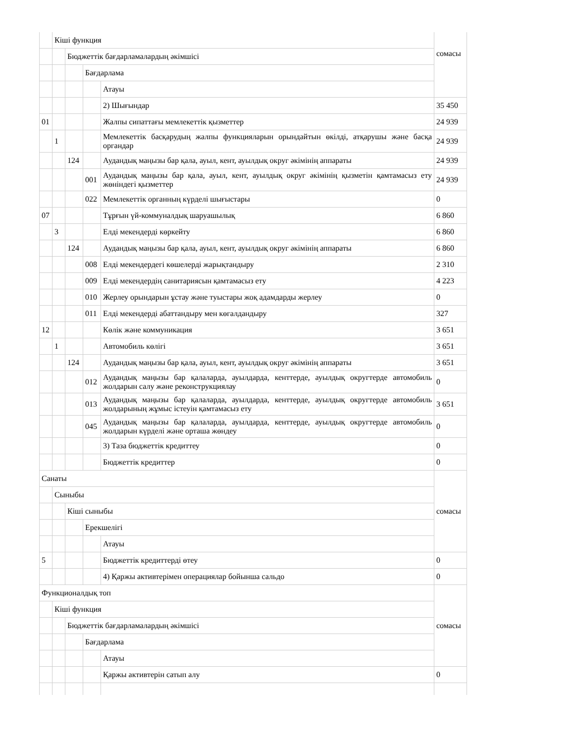| | Кіші функция | | | | сомасы |
| | | Бюджеттік бағдарламалардың әкімшісі | | | |
| | | | Бағдарлама | | |
| | | | | Атауы | |
| | | | | 2) Шығындар | 35 450 |
| 01 | | | | Жалпы сипаттағы мемлекеттік қызметтер | 24 939 |
| | 1 | | | Мемлекеттік басқарудың жалпы функцияларын орындайтын өкілді, атқарушы және басқа органдар | 24 939 |
| | | 124 | | Аудандық маңызы бар қала, ауыл, кент, ауылдық округ әкімінің аппараты | 24 939 |
| | | | 001 | Аудандық маңызы бар қала, ауыл, кент, ауылдық округ әкімінің қызметін қамтамасыз ету жөніндегі қызметтер | 24 939 |
| | | | 022 | Мемлекеттік органның күрделі шығыстары | 0 |
| 07 | | | | Тұрғын үй-коммуналдық шаруашылық | 6 860 |
| | 3 | | | Елді мекендерді көркейту | 6 860 |
| | | 124 | | Аудандық маңызы бар қала, ауыл, кент, ауылдық округ әкімінің аппараты | 6 860 |
| | | | 008 | Елді мекендердегі көшелерді жарықтандыру | 2 310 |
| | | | 009 | Елді мекендердің санитариясын қамтамасыз ету | 4 223 |
| | | | 010 | Жерлеу орындарын ұстау және туыстары жоқ адамдарды жерлеу | 0 |
| | | | 011 | Елді мекендерді абаттандыру мен көгалдандыру | 327 |
| 12 | | | | Көлік және коммуникация | 3 651 |
| | 1 | | | Автомобиль көлігі | 3 651 |
| | | 124 | | Аудандық маңызы бар қала, ауыл, кент, ауылдық округ әкімінің аппараты | 3 651 |
| | | | 012 | Аудандық маңызы бар қалаларда, ауылдарда, кенттерде, ауылдық округтерде автомобиль жолдарын салу және реконструкциялау | 0 |
| | | | 013 | Аудандық маңызы бар қалаларда, ауылдарда, кенттерде, ауылдық округтерде автомобиль жолдарының жұмыс істеуін қамтамасыз ету | 3 651 |
| | | | 045 | Аудандық маңызы бар қалаларда, ауылдарда, кенттерде, ауылдық округтерде автомобиль жолдарын күрделі және орташа жөндеу | 0 |
| | | | | 3) Таза бюджеттік кредиттеу | 0 |
| | | | | Бюджеттік кредиттер | 0 |
| Санаты | | | | | сомасы |
| | Сыныбы | | | | |
| | | Кіші сыныбы | | | |
| | | | Ерекшелігі | | |
| | | | | Атауы | |
| 5 | | | | Бюджеттік кредиттерді өтеу | 0 |
| | | | | 4) Қаржы активтерімен операциялар бойынша сальдо | 0 |
| Функционалдық топ | | | | | сомасы |
| | Кіші функция | | | | |
| | | Бюджеттік бағдарламалардың әкімшісі | | | |
| | | | Бағдарлама | | |
| | | | | Атауы | |
| | | | | Қаржы активтерін сатып алу | 0 |